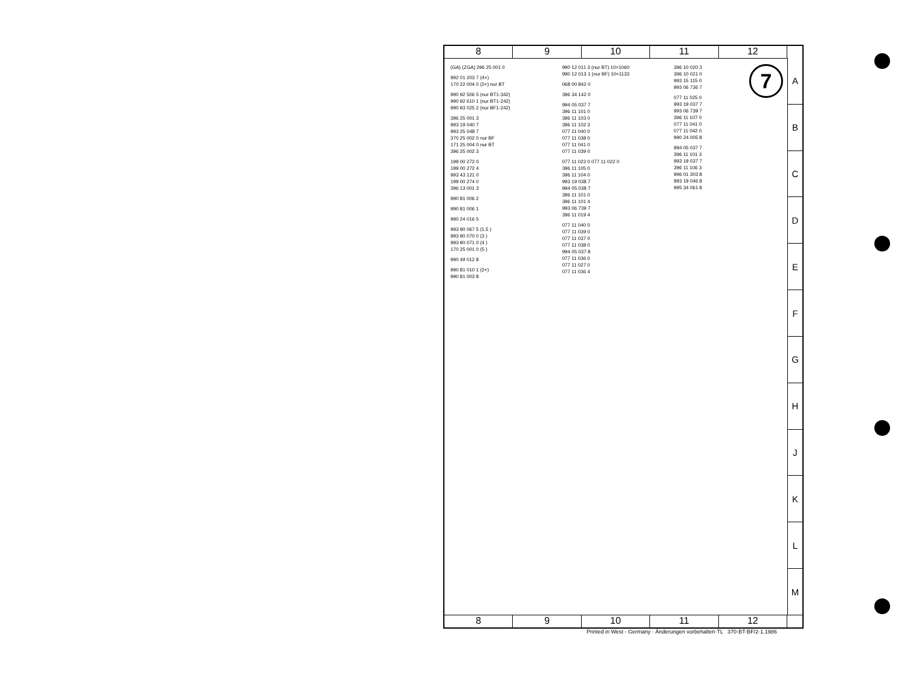8 9 10 11 12
A
B
C
D
E
F
G
H
J
K
L
M
7
(GA) (ZGA) 296 25 001 0
992 01 203 7 (4×)
170 22 004 0 (2×) nur BT
990 92 506 5 (nur BT1-342)
990 92 610 1 (nur BT1-242)
990 93 025 2 (nur BF1-242)
396 25 001 3
993 19 040 7
993 25 048 7
370 25 002 0 nur BF
171 25 004 0 nur BT
396 25 002 3
199 00 272 0
199 00 272 4
993 43 121 0
199 00 274 0
396 13 001 3
990 81 006 2
990 81 006 1
990 24 016 5
993 90 067 5 (1,5 )
993 90 070 0 (3 )
993 90 071 0 (4 )
170 25 001 0 (5 )
990 49 012 8
990 81 010 1 (2×)
990 81 003 8
990 12 011 3 (nur BT) 10×1060
990 12 013 1 (nur BF) 10×1133
068 00 842 0
396 34 142 0
994 05 037 7
396 11 101 0
396 11 103 0
396 11 102 3
077 11 040 0
077 11 038 0
077 11 041 0
077 11 039 0
077 11 023 0 077 11 022 0
396 11 105 0
396 11 104 0
993 19 038 7
994 05 038 7
396 11 101 0
396 11 101 4
993 06 739 7
396 11 019 4
077 11 040 0
077 11 039 0
077 11 037 0
077 11 038 0
994 05 037 8
077 11 036 0
077 11 027 0
077 11 036 4
396 10 020 3
396 10 021 0
993 15 115 0
993 06 736 7
077 11 025 0
993 19 037 7
993 06 739 7
396 11 107 0
077 11 041 0
077 11 042 0
990 24 005 8
994 05 037 7
396 11 101 3
993 19 037 7
396 11 106 3
996 01 303 8
993 19 046 8
995 34 061 8
8 9 10 11 12
Printed in West - Germany · Änderungen vorbehalten·TL 370-BT-BF/2·1.1986